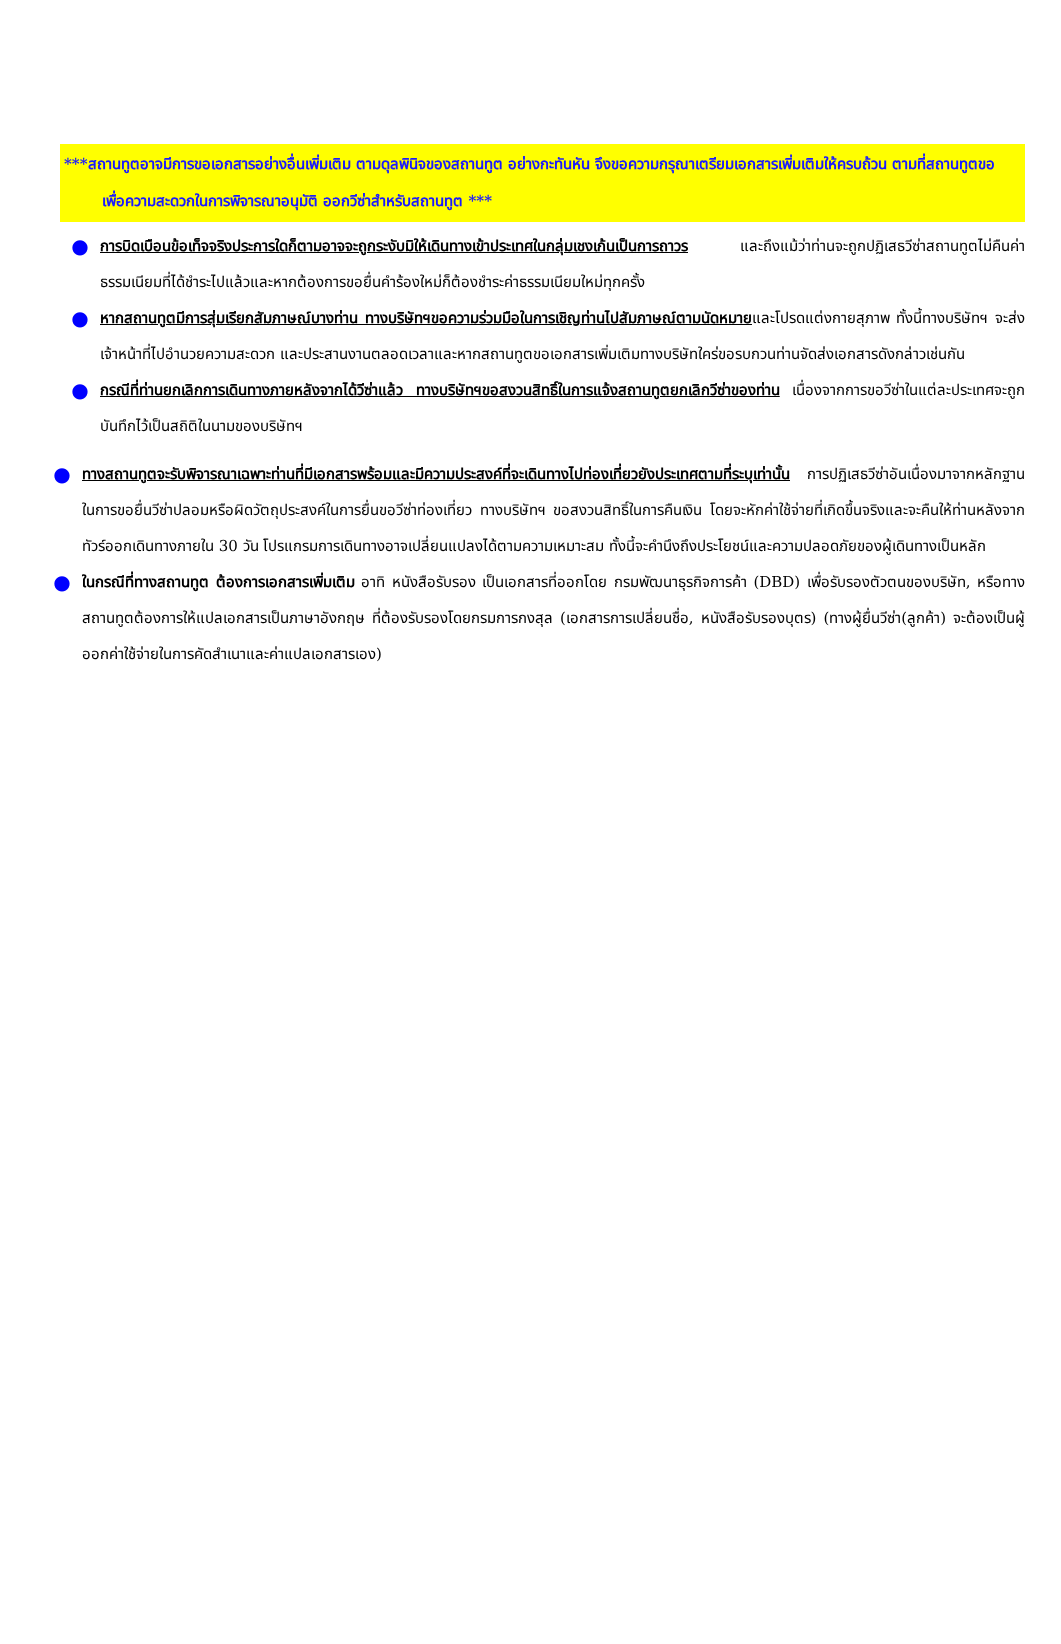***สถานทูตอาจมีการขอเอกสารอย่างอื่นเพิ่มเติม ตามดุลพินิจของสถานทูต อย่างกะทันหัน จึงขอความกรุณาเตรียมเอกสารเพิ่มเติมให้ครบถ้วน ตามที่สถานทูตขอ เพื่อความสะดวกในการพิจารณาอนุมัติ ออกวีซ่าสำหรับสถานทูต ***
●
การบิดเบือนข้อเท็จจริงประการใดก็ตามอาจจะถูกระงับมิให้เดินทางเข้าประเทศในกลุ่มเชงเก้นเป็นการถาวร และถึงแม้ว่าท่านจะถูกปฏิเสธวีซ่าสถานทูตไม่คืนค่าธรรมเนียมที่ได้ชำระไปแล้วและหากต้องการขอยื่นคำร้องใหม่ก็ต้องชำระค่าธรรมเนียมใหม่ทุกครั้ง
●
หากสถานทูตมีการสุ่มเรียกสัมภาษณ์บางท่าน ทางบริษัทฯขอความร่วมมือในการเชิญท่านไปสัมภาษณ์ตามนัดหมายและโปรดแต่งกายสุภาพ ทั้งนี้ทางบริษัทฯ จะส่งเจ้าหน้าที่ไปอำนวยความสะดวก และประสานงานตลอดเวลาและหากสถานทูตขอเอกสารเพิ่มเติมทางบริษัทใคร่ขอรบกวนท่านจัดส่งเอกสารดังกล่าวเช่นกัน
●
กรณีที่ท่านยกเลิกการเดินทางภายหลังจากได้วีซ่าแล้ว ทางบริษัทฯขอสงวนสิทธิ์ในการแจ้งสถานทูตยกเลิกวีซ่าของท่าน เนื่องจากการขอวีซ่าในแต่ละประเทศจะถูกบันทึกไว้เป็นสถิติในนามของบริษัทฯ
●
ทางสถานทูตจะรับพิจารณาเฉพาะท่านที่มีเอกสารพร้อมและมีความประสงค์ที่จะเดินทางไปท่องเที่ยวยังประเทศตามที่ระบุเท่านั้น การปฏิเสธวีซ่าอันเนื่องมาจากหลักฐานในการขอยื่นวีซ่าปลอมหรือผิดวัตถุประสงค์ในการยื่นขอวีซ่าท่องเที่ยว ทางบริษัทฯ ขอสงวนสิทธิ์ในการคืนเงิน โดยจะหักค่าใช้จ่ายที่เกิดขึ้นจริงและจะคืนให้ท่านหลังจากทัวร์ออกเดินทางภายใน 30 วัน โปรแกรมการเดินทางอาจเปลี่ยนแปลงได้ตามความเหมาะสม ทั้งนี้จะคำนึงถึงประโยชน์และความปลอดภัยของผู้เดินทางเป็นหลัก
●
ในกรณีที่ทางสถานทูต ต้องการเอกสารเพิ่มเติม อาทิ หนังสือรับรอง เป็นเอกสารที่ออกโดย กรมพัฒนาธุรกิจการค้า (DBD) เพื่อรับรองตัวตนของบริษัท, หรือทางสถานทูตต้องการให้แปลเอกสารเป็นภาษาอังกฤษ ที่ต้องรับรองโดยกรมการกงสุล (เอกสารการเปลี่ยนชื่อ, หนังสือรับรองบุตร) (ทางผู้ยื่นวีซ่า(ลูกค้า) จะต้องเป็นผู้ออกค่าใช้จ่ายในการคัดสำเนาและค่าแปลเอกสารเอง)